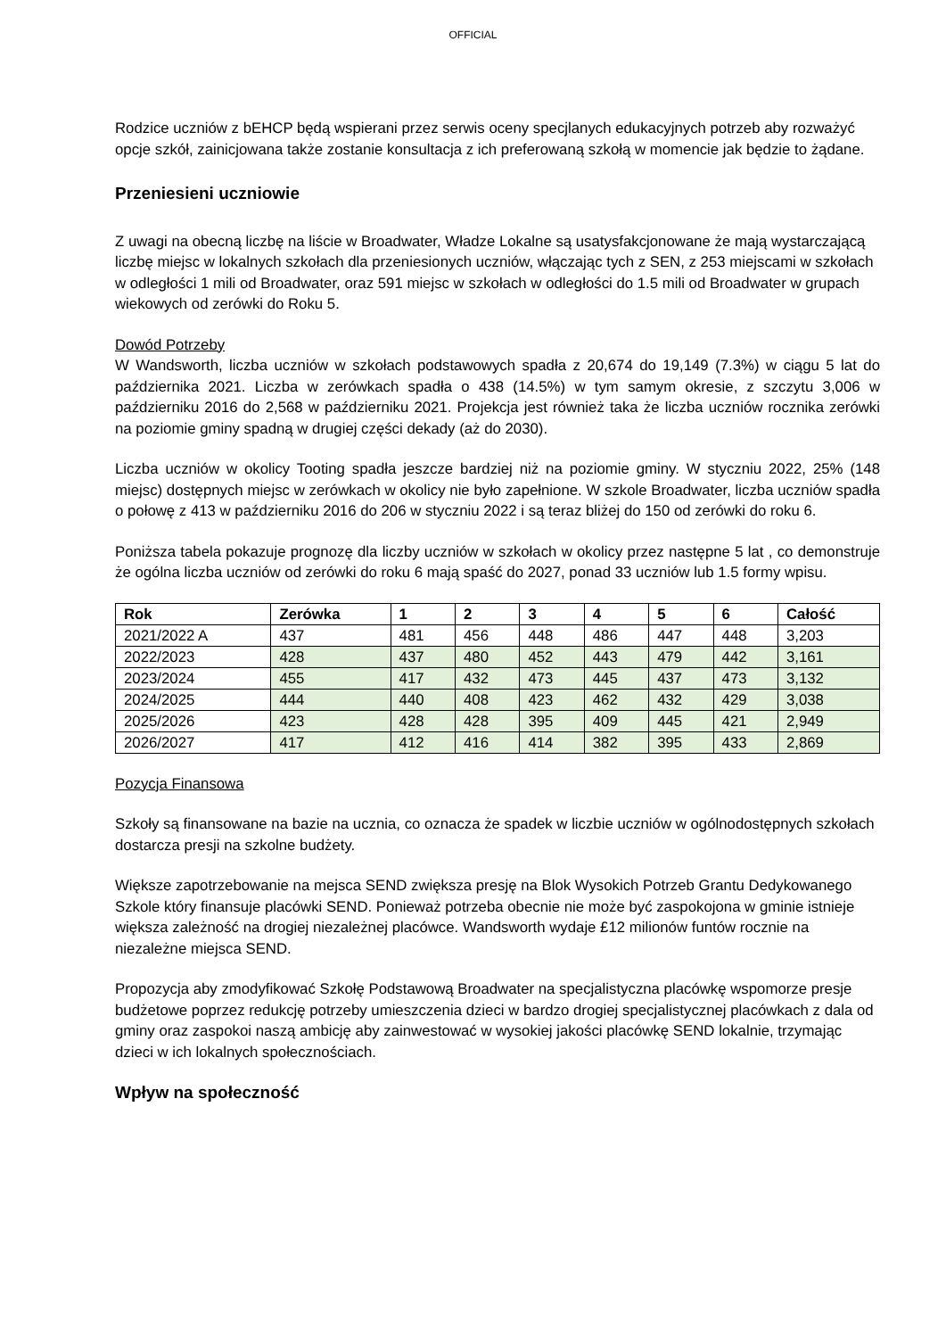OFFICIAL
Rodzice uczniów z bEHCP będą wspierani przez serwis oceny specjlanych edukacyjnych potrzeb aby rozważyć opcje szkół, zainicjowana także zostanie konsultacja z ich preferowaną szkołą w momencie jak będzie to żądane.
Przeniesieni uczniowie
Z uwagi na obecną liczbę na liście w Broadwater, Władze Lokalne są usatysfakcjonowane że mają wystarczającą liczbę miejsc w lokalnych szkołach dla przeniesionych uczniów, włączając tych z SEN, z 253 miejscami w szkołach w odległości 1 mili od Broadwater, oraz 591 miejsc w szkołach w odległości do 1.5 mili od Broadwater w grupach wiekowych od zerówki do Roku 5.
Dowód Potrzeby
W Wandsworth, liczba uczniów w szkołach podstawowych spadła z 20,674 do 19,149 (7.3%) w ciągu 5 lat do października 2021. Liczba w zerówkach spadła o 438 (14.5%) w tym samym okresie, z szczytu 3,006 w październiku 2016 do 2,568 w październiku 2021. Projekcja jest również taka że liczba uczniów rocznika zerówki na poziomie gminy spadną w drugiej części dekady (aż do 2030).
Liczba uczniów w okolicy Tooting spadła jeszcze bardziej niż na poziomie gminy. W styczniu 2022, 25% (148 miejsc) dostępnych miejsc w zerówkach w okolicy nie było zapełnione. W szkole Broadwater, liczba uczniów spadła o połowę z 413 w październiku 2016 do 206 w styczniu 2022 i są teraz bliżej do 150 od zerówki do roku 6.
Poniższa tabela pokazuje prognozę dla liczby uczniów w szkołach w okolicy przez następne 5 lat , co demonstruje że ogólna liczba uczniów od zerówki do roku 6 mają spaść do 2027, ponad 33 uczniów lub 1.5 formy wpisu.
| Rok | Zerówka | 1 | 2 | 3 | 4 | 5 | 6 | Całość |
| --- | --- | --- | --- | --- | --- | --- | --- | --- |
| 2021/2022 A | 437 | 481 | 456 | 448 | 486 | 447 | 448 | 3,203 |
| 2022/2023 | 428 | 437 | 480 | 452 | 443 | 479 | 442 | 3,161 |
| 2023/2024 | 455 | 417 | 432 | 473 | 445 | 437 | 473 | 3,132 |
| 2024/2025 | 444 | 440 | 408 | 423 | 462 | 432 | 429 | 3,038 |
| 2025/2026 | 423 | 428 | 428 | 395 | 409 | 445 | 421 | 2,949 |
| 2026/2027 | 417 | 412 | 416 | 414 | 382 | 395 | 433 | 2,869 |
Pozycja Finansowa
Szkoły są finansowane na bazie na ucznia, co oznacza że spadek w liczbie uczniów w ogólnodostępnych szkołach dostarcza presji na szkolne budżety.
Większe zapotrzebowanie na mejsca SEND zwiększa presję na Blok Wysokich Potrzeb Grantu Dedykowanego Szkole który finansuje placówki SEND. Ponieważ potrzeba obecnie nie może być zaspokojona w gminie istnieje większa zależność na drogiej niezależnej placówce. Wandsworth wydaje £12 milionów funtów rocznie na niezależne miejsca SEND.
Propozycja aby zmodyfikować Szkołę Podstawową Broadwater na specjalistyczna placówkę wspomorze presje budżetowe poprzez redukcję potrzeby umieszczenia dzieci w bardzo drogiej specjalistycznej placówkach z dala od gminy oraz zaspokoi naszą ambicję aby zainwestować w wysokiej jakości placówkę SEND lokalnie, trzymając dzieci w ich lokalnych społecznościach.
Wpływ na społeczność